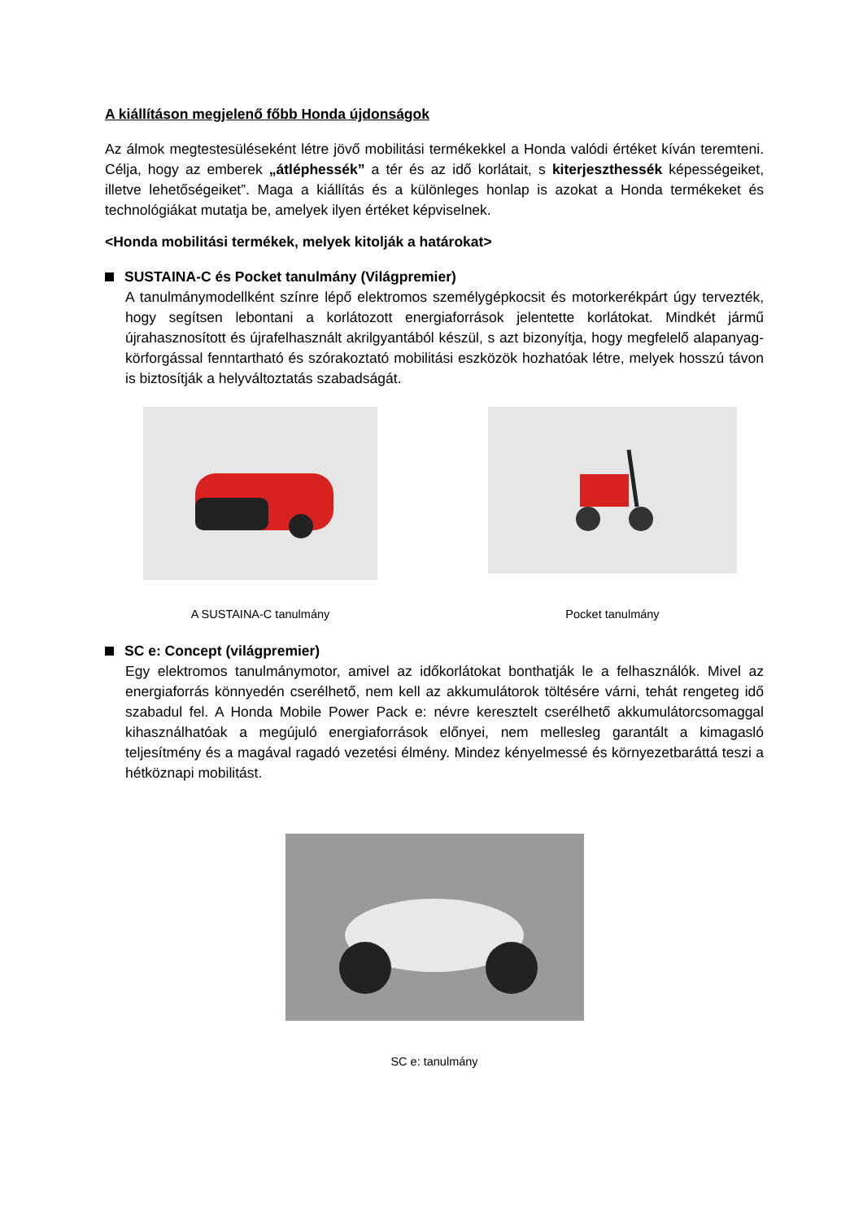A kiállításon megjelenő főbb Honda újdonságok
Az álmok megtestesüléseként létre jövő mobilitási termékekkel a Honda valódi értéket kíván teremteni. Célja, hogy az emberek „átléphessék” a tér és az idő korlátait, s kiterjeszthessék képességeiket, illetve lehetőségeiket”. Maga a kiállítás és a különleges honlap is azokat a Honda termékeket és technológiákat mutatja be, amelyek ilyen értéket képviselnek.
<Honda mobilitási termékek, melyek kitolják a határokat>
SUSTAINA-C és Pocket tanulmány (Világpremier)
A tanulmánymodellként színre lépő elektromos személygépkocsit és motorkerékpárt úgy tervezték, hogy segítsen lebontani a korlátozott energiaforrások jelentette korlátokat. Mindkét jármű újrahasznosított és újrafelhasznált akrilgyantából készül, s azt bizonyítja, hogy megfelelő alapanyag-körforgással fenntartható és szórakoztató mobilitási eszközök hozhatóak létre, melyek hosszú távon is biztosítják a helyváltoztatás szabadságát.
A SUSTAINA-C tanulmány Pocket tanulmány
SC e: Concept (világpremier)
Egy elektromos tanulmánymotor, amivel az időkorlátokat bonthatják le a felhasználók. Mivel az energiaforrás könnyedén cserélhető, nem kell az akkumulátorok töltésére várni, tehát rengeteg idő szabadul fel. A Honda Mobile Power Pack e: névre keresztelt cserélhető akkumulátorcsomaggal kihasználhatóak a megújuló energiaforrások előnyei, nem mellesleg garantált a kimagasló teljesítmény és a magával ragadó vezetési élmény. Mindez kényelmessé és környezetbaráttá teszi a hétköznapi mobilitást.
SC e: tanulmány